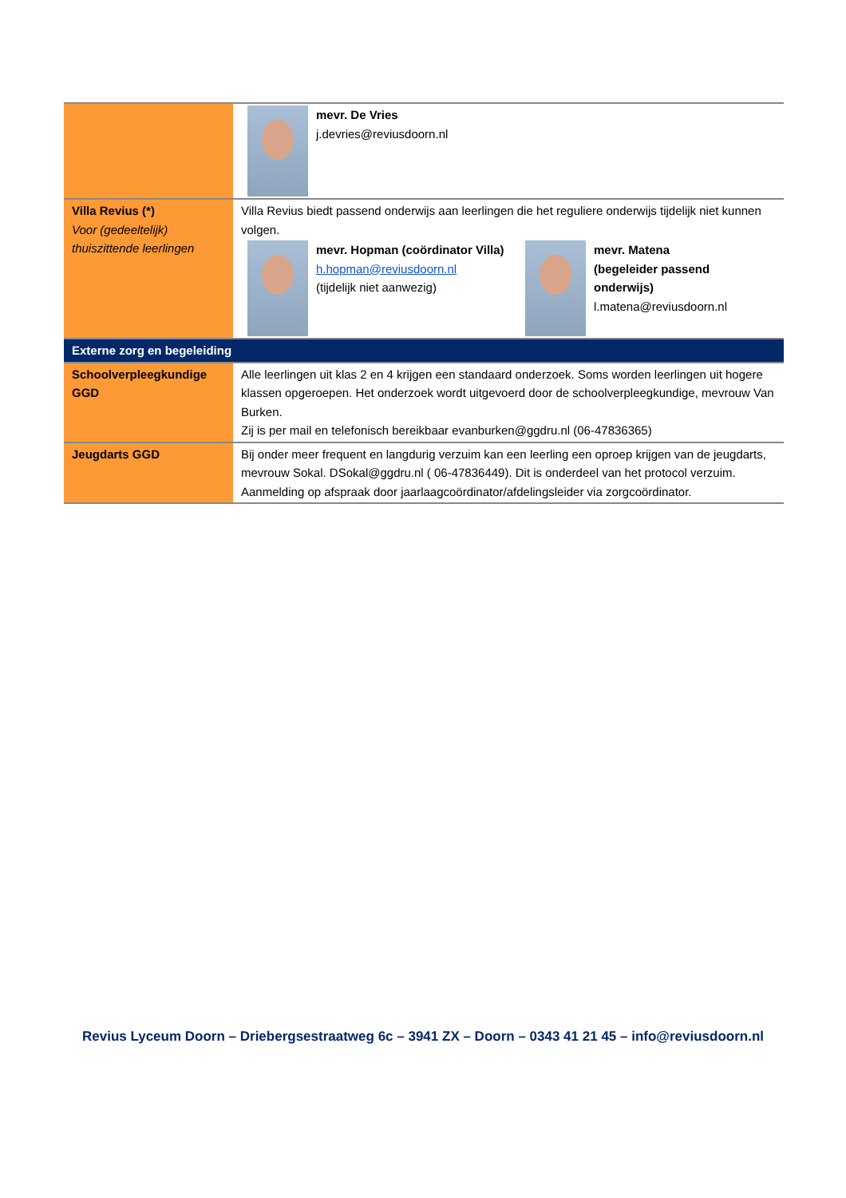| | mevr. De Vries j.devries@reviusdoorn.nl |
| Villa Revius (*) Voor (gedeeltelijk) thuiszittende leerlingen | Villa Revius biedt passend onderwijs aan leerlingen die het reguliere onderwijs tijdelijk niet kunnen volgen. mevr. Hopman (coördinator Villa) h.hopman@reviusdoorn.nl (tijdelijk niet aanwezig) mevr. Matena (begeleider passend onderwijs) l.matena@reviusdoorn.nl |
| Externe zorg en begeleiding | |
| Schoolverpleegkundige GGD | Alle leerlingen uit klas 2 en 4 krijgen een standaard onderzoek. Soms worden leerlingen uit hogere klassen opgeroepen. Het onderzoek wordt uitgevoerd door de schoolverpleegkundige, mevrouw Van Burken. Zij is per mail en telefonisch bereikbaar evanburken@ggdru.nl (06-47836365) |
| Jeugdarts GGD | Bij onder meer frequent en langdurig verzuim kan een leerling een oproep krijgen van de jeugdarts, mevrouw Sokal. DSokal@ggdru.nl ( 06-47836449). Dit is onderdeel van het protocol verzuim. Aanmelding op afspraak door jaarlaagcoördinator/afdelingsleider via zorgcoördinator. |
Revius Lyceum Doorn – Driebergsestraatweg 6c – 3941 ZX – Doorn – 0343 41 21 45 – info@reviusdoorn.nl